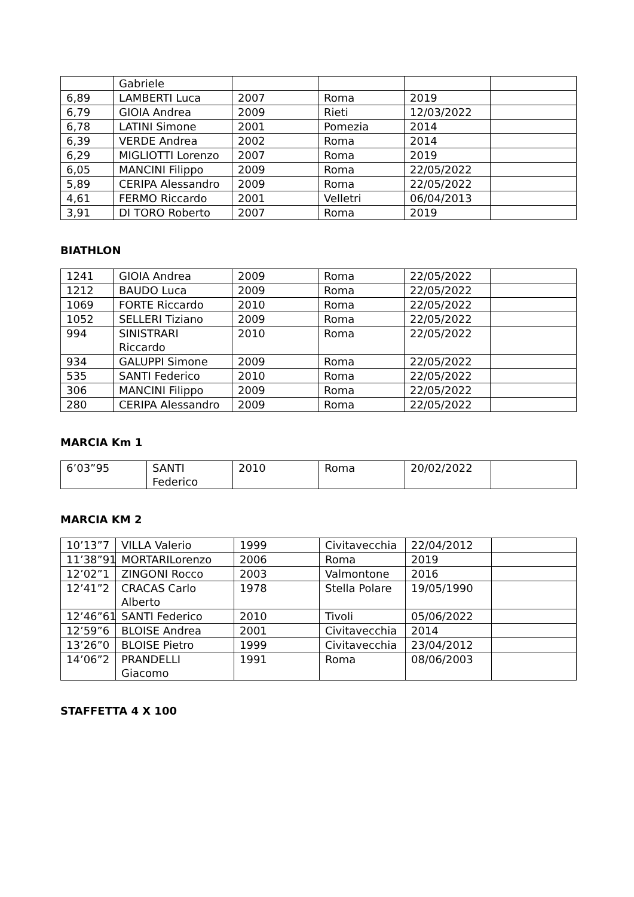| | Gabriele | | | | |
| 6,89 | LAMBERTI Luca | 2007 | Roma | 2019 | |
| 6,79 | GIOIA Andrea | 2009 | Rieti | 12/03/2022 | |
| 6,78 | LATINI Simone | 2001 | Pomezia | 2014 | |
| 6,39 | VERDE Andrea | 2002 | Roma | 2014 | |
| 6,29 | MIGLIOTTI Lorenzo | 2007 | Roma | 2019 | |
| 6,05 | MANCINI Filippo | 2009 | Roma | 22/05/2022 | |
| 5,89 | CERIPA Alessandro | 2009 | Roma | 22/05/2022 | |
| 4,61 | FERMO Riccardo | 2001 | Velletri | 06/04/2013 | |
| 3,91 | DI TORO Roberto | 2007 | Roma | 2019 | |
BIATHLON
| 1241 | GIOIA Andrea | 2009 | Roma | 22/05/2022 | |
| 1212 | BAUDO Luca | 2009 | Roma | 22/05/2022 | |
| 1069 | FORTE Riccardo | 2010 | Roma | 22/05/2022 | |
| 1052 | SELLERI Tiziano | 2009 | Roma | 22/05/2022 | |
| 994 | SINISTRARI Riccardo | 2010 | Roma | 22/05/2022 | |
| 934 | GALUPPI Simone | 2009 | Roma | 22/05/2022 | |
| 535 | SANTI Federico | 2010 | Roma | 22/05/2022 | |
| 306 | MANCINI Filippo | 2009 | Roma | 22/05/2022 | |
| 280 | CERIPA Alessandro | 2009 | Roma | 22/05/2022 | |
MARCIA Km 1
| 6’03”95 | SANTI Federico | 2010 | Roma | 20/02/2022 | |
MARCIA KM 2
| 10’13”7 | VILLA Valerio | 1999 | Civitavecchia | 22/04/2012 | |
| 11’38”91 | MORTARILorenzo | 2006 | Roma | 2019 | |
| 12’02”1 | ZINGONI Rocco | 2003 | Valmontone | 2016 | |
| 12’41”2 | CRACAS Carlo Alberto | 1978 | Stella Polare | 19/05/1990 | |
| 12’46”61 | SANTI Federico | 2010 | Tivoli | 05/06/2022 | |
| 12’59”6 | BLOISE Andrea | 2001 | Civitavecchia | 2014 | |
| 13’26”0 | BLOISE Pietro | 1999 | Civitavecchia | 23/04/2012 | |
| 14’06”2 | PRANDELLI Giacomo | 1991 | Roma | 08/06/2003 | |
STAFFETTA 4 X 100